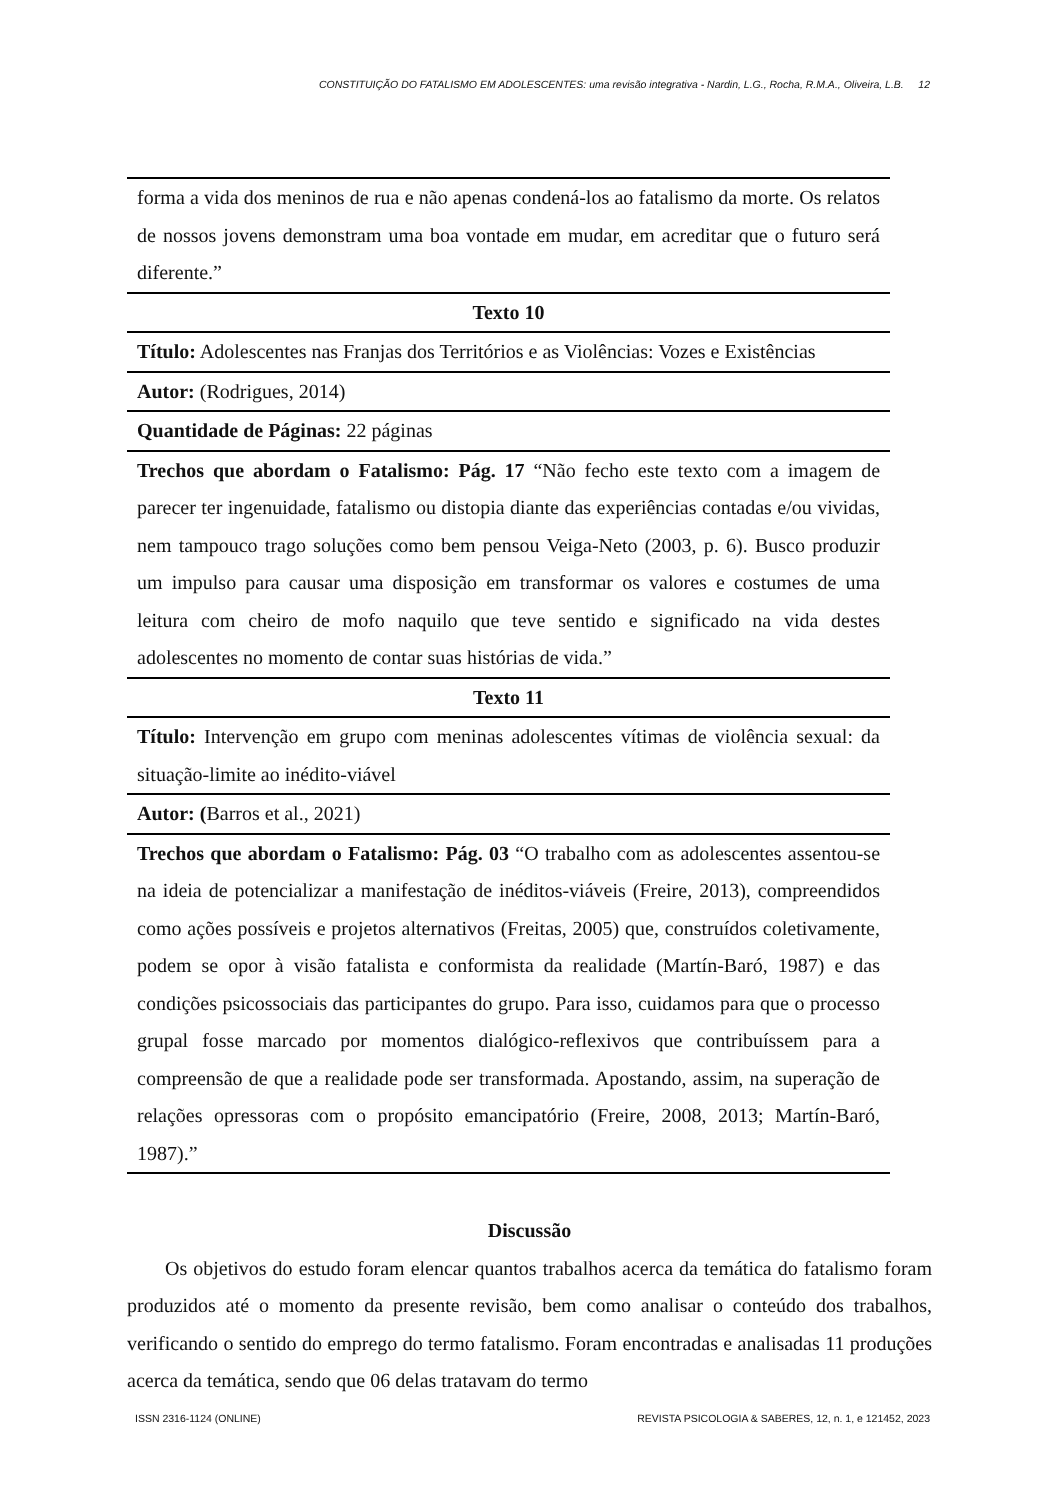CONSTITUIÇÃO DO FATALISMO EM ADOLESCENTES: uma revisão integrativa - Nardin, L.G., Rocha, R.M.A., Oliveira, L.B. 12
| forma a vida dos meninos de rua e não apenas condená-los ao fatalismo da morte. Os relatos de nossos jovens demonstram uma boa vontade em mudar, em acreditar que o futuro será diferente.” |
| Texto 10 |
| Título: Adolescentes nas Franjas dos Territórios e as Violências: Vozes e Existências |
| Autor: (Rodrigues, 2014) |
| Quantidade de Páginas: 22 páginas |
| Trechos que abordam o Fatalismo: Pág. 17 “Não fecho este texto com a imagem de parecer ter ingenuidade, fatalismo ou distopia diante das experiências contadas e/ou vividas, nem tampouco trago soluções como bem pensou Veiga-Neto (2003, p. 6). Busco produzir um impulso para causar uma disposição em transformar os valores e costumes de uma leitura com cheiro de mofo naquilo que teve sentido e significado na vida destes adolescentes no momento de contar suas histórias de vida.” |
| Texto 11 |
| Título: Intervenção em grupo com meninas adolescentes vítimas de violência sexual: da situação-limite ao inédito-viável |
| Autor: ( Barros et al., 2021) |
| Trechos que abordam o Fatalismo: Pág. 03 “O trabalho com as adolescentes assentou-se na ideia de potencializar a manifestação de inéditos-viáveis (Freire, 2013), compreendidos como ações possíveis e projetos alternativos (Freitas, 2005) que, construídos coletivamente, podem se opor à visão fatalista e conformista da realidade (Martín-Baró, 1987) e das condições psicossociais das participantes do grupo. Para isso, cuidamos para que o processo grupal fosse marcado por momentos dialógico-reflexivos que contribuíssem para a compreensão de que a realidade pode ser transformada. Apostando, assim, na superação de relações opressoras com o propósito emancipatório (Freire, 2008, 2013; Martín-Baró, 1987).” |
Discussão
Os objetivos do estudo foram elencar quantos trabalhos acerca da temática do fatalismo foram produzidos até o momento da presente revisão, bem como analisar o conteúdo dos trabalhos, verificando o sentido do emprego do termo fatalismo. Foram encontradas e analisadas 11 produções acerca da temática, sendo que 06 delas tratavam do termo
ISSN 2316-1124 (ONLINE) REVISTA PSICOLOGIA & SABERES, 12, n. 1, e 121452, 2023